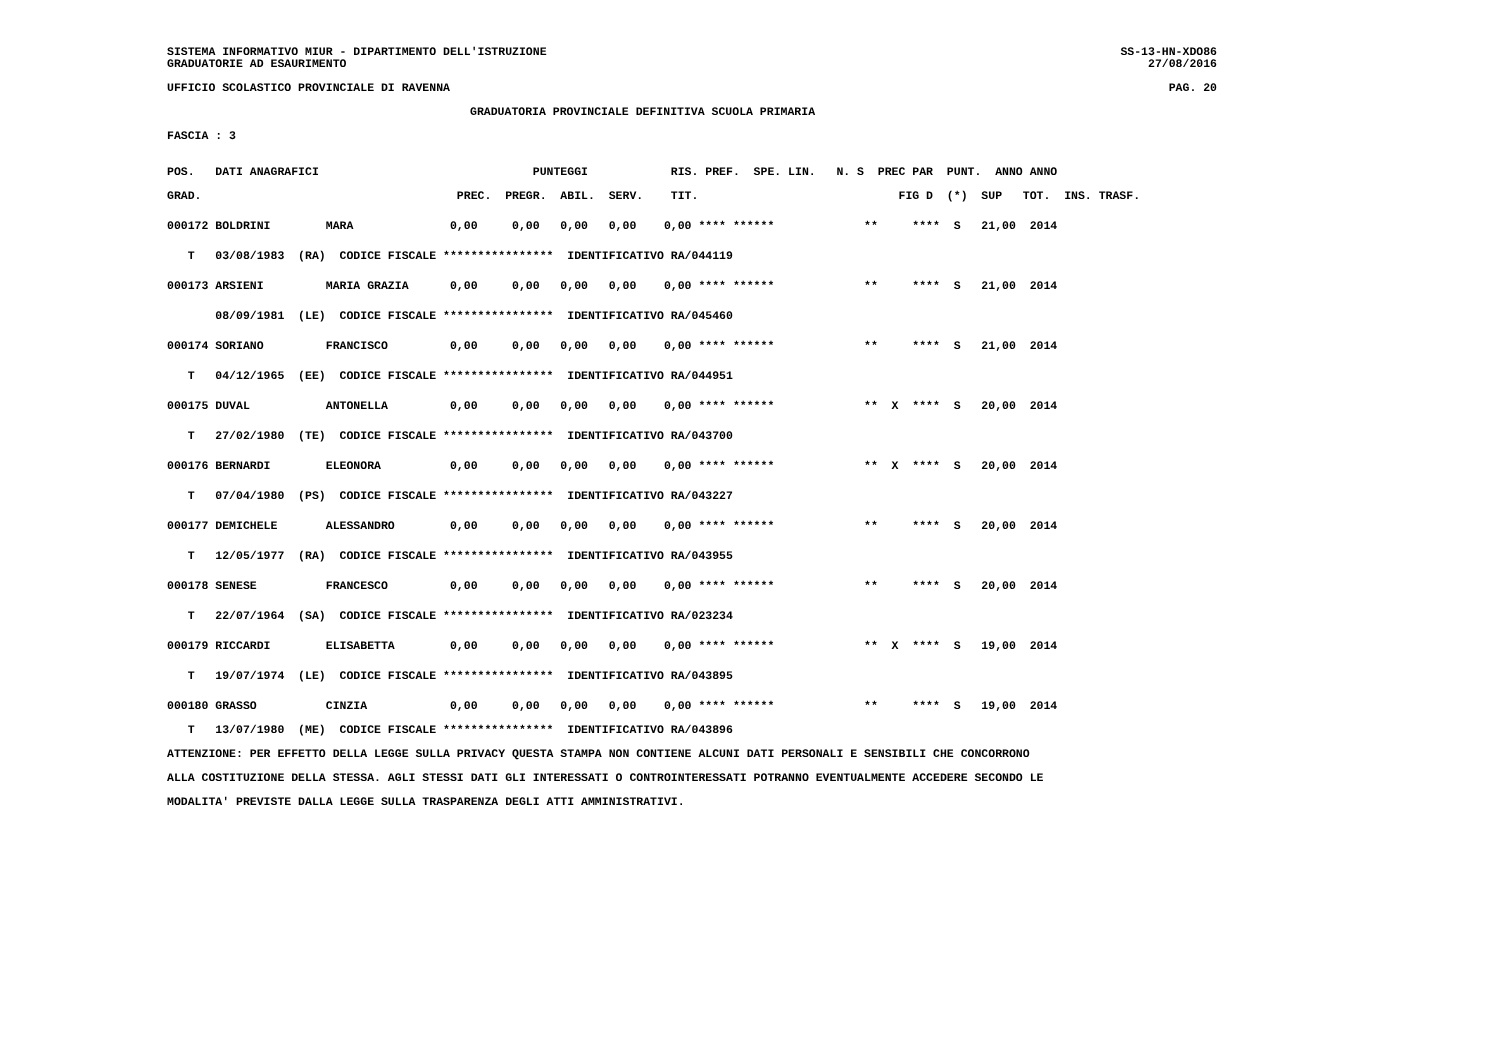SISTEMA INFORMATIVO MIUR - DIPARTIMENTO DELL'ISTRUZIONE SS-13-HN-XDO86
GRADUATORIE AD ESAURIMENTO 27/08/2016
UFFICIO SCOLASTICO PROVINCIALE DI RAVENNA PAG. 20
GRADUATORIA PROVINCIALE DEFINITIVA SCUOLA PRIMARIA
FASCIA : 3
POS. DATI ANAGRAFICI PUNTEGGI RIS. PREF. SPE. LIN. N. S PREC PAR PUNT. ANNO ANNO
GRAD. PREC. PREGR. ABIL. SERV. TIT. FIG D (*) SUP TOT. INS. TRASF.
000172 BOLDRINI MARA 0,00 0,00 0,00 0,00 0,00 **** ****** ** **** S 21,00 2014
T 03/08/1983 (RA) CODICE FISCALE **************** IDENTIFICATIVO RA/044119
000173 ARSIENI MARIA GRAZIA 0,00 0,00 0,00 0,00 0,00 **** ****** ** **** S 21,00 2014
08/09/1981 (LE) CODICE FISCALE **************** IDENTIFICATIVO RA/045460
000174 SORIANO FRANCISCO 0,00 0,00 0,00 0,00 0,00 **** ****** ** **** S 21,00 2014
T 04/12/1965 (EE) CODICE FISCALE **************** IDENTIFICATIVO RA/044951
000175 DUVAL ANTONELLA 0,00 0,00 0,00 0,00 0,00 **** ****** ** X **** S 20,00 2014
T 27/02/1980 (TE) CODICE FISCALE **************** IDENTIFICATIVO RA/043700
000176 BERNARDI ELEONORA 0,00 0,00 0,00 0,00 0,00 **** ****** ** X **** S 20,00 2014
T 07/04/1980 (PS) CODICE FISCALE **************** IDENTIFICATIVO RA/043227
000177 DEMICHELE ALESSANDRO 0,00 0,00 0,00 0,00 0,00 **** ****** ** **** S 20,00 2014
T 12/05/1977 (RA) CODICE FISCALE **************** IDENTIFICATIVO RA/043955
000178 SENESE FRANCESCO 0,00 0,00 0,00 0,00 0,00 **** ****** ** **** S 20,00 2014
T 22/07/1964 (SA) CODICE FISCALE **************** IDENTIFICATIVO RA/023234
000179 RICCARDI ELISABETTA 0,00 0,00 0,00 0,00 0,00 **** ****** ** X **** S 19,00 2014
T 19/07/1974 (LE) CODICE FISCALE **************** IDENTIFICATIVO RA/043895
000180 GRASSO CINZIA 0,00 0,00 0,00 0,00 0,00 **** ****** ** **** S 19,00 2014
T 13/07/1980 (ME) CODICE FISCALE **************** IDENTIFICATIVO RA/043896
ATTENZIONE: PER EFFETTO DELLA LEGGE SULLA PRIVACY QUESTA STAMPA NON CONTIENE ALCUNI DATI PERSONALI E SENSIBILI CHE CONCORRONO
ALLA COSTITUZIONE DELLA STESSA. AGLI STESSI DATI GLI INTERESSATI O CONTROINTERESSATI POTRANNO EVENTUALMENTE ACCEDERE SECONDO LE
MODALITA' PREVISTE DALLA LEGGE SULLA TRASPARENZA DEGLI ATTI AMMINISTRATIVI.